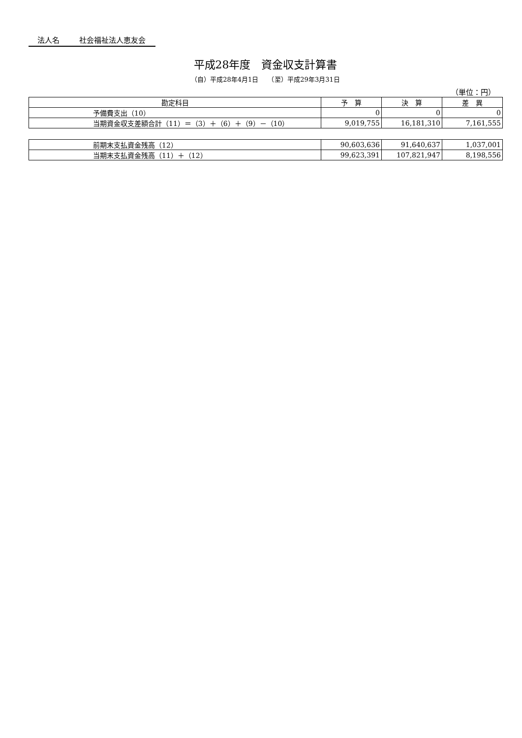法人名 社会福祉法人恵友会
平成28年度　資金収支計算書
（自）平成28年4月1日　　（至）平成29年3月31日
（単位：円）
| 勘定科目 | 予 算 | 決 算 | 差 異 |
| --- | --- | --- | --- |
| 予備費支出（10） | 0 | 0 | 0 |
| 当期資金収支差額合計（11）＝（3）＋（6）＋（9）－（10） | 9,019,755 | 16,181,310 | 7,161,555 |
| 前期末支払資金残高（12） | 90,603,636 | 91,640,637 | 1,037,001 |
| 当期末支払資金残高（11）＋（12） | 99,623,391 | 107,821,947 | 8,198,556 |